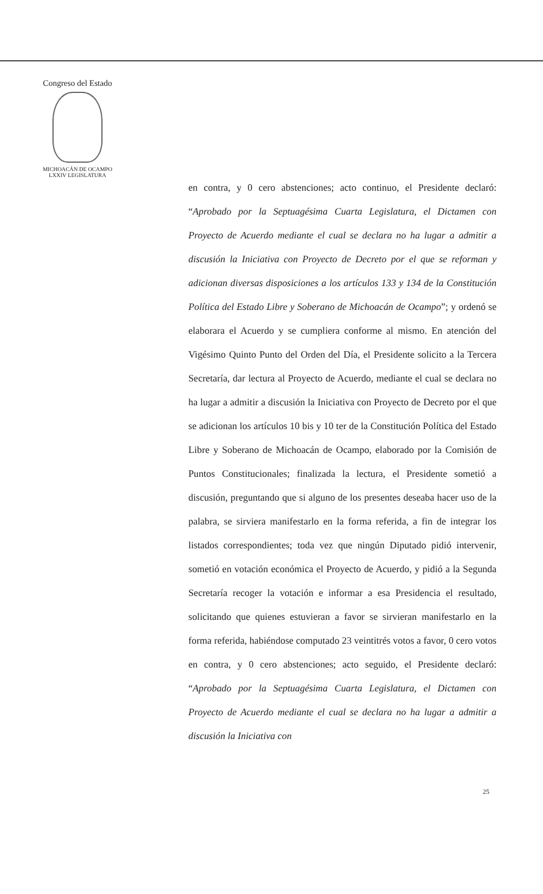Congreso del Estado
MICHOACÁN DE OCAMPO
LXXIV LEGISLATURA
en contra, y 0 cero abstenciones; acto continuo, el Presidente declaró: “Aprobado por la Septuagésima Cuarta Legislatura, el Dictamen con Proyecto de Acuerdo mediante el cual se declara no ha lugar a admitir a discusión la Iniciativa con Proyecto de Decreto por el que se reforman y adicionan diversas disposiciones a los artículos 133 y 134 de la Constitución Política del Estado Libre y Soberano de Michoacán de Ocampo”; y ordenó se elaborara el Acuerdo y se cumpliera conforme al mismo. En atención del Vigésimo Quinto Punto del Orden del Día, el Presidente solicito a la Tercera Secretaría, dar lectura al Proyecto de Acuerdo, mediante el cual se declara no ha lugar a admitir a discusión la Iniciativa con Proyecto de Decreto por el que se adicionan los artículos 10 bis y 10 ter de la Constitución Política del Estado Libre y Soberano de Michoacán de Ocampo, elaborado por la Comisión de Puntos Constitucionales; finalizada la lectura, el Presidente sometió a discusión, preguntando que si alguno de los presentes deseaba hacer uso de la palabra, se sirviera manifestarlo en la forma referida, a fin de integrar los listados correspondientes; toda vez que ningún Diputado pidió intervenir, sometió en votación económica el Proyecto de Acuerdo, y pidió a la Segunda Secretaría recoger la votación e informar a esa Presidencia el resultado, solicitando que quienes estuvieran a favor se sirvieran manifestarlo en la forma referida, habiéndose computado 23 veintitrés votos a favor, 0 cero votos en contra, y 0 cero abstenciones; acto seguido, el Presidente declaró: “Aprobado por la Septuagésima Cuarta Legislatura, el Dictamen con Proyecto de Acuerdo mediante el cual se declara no ha lugar a admitir a discusión la Iniciativa con
25